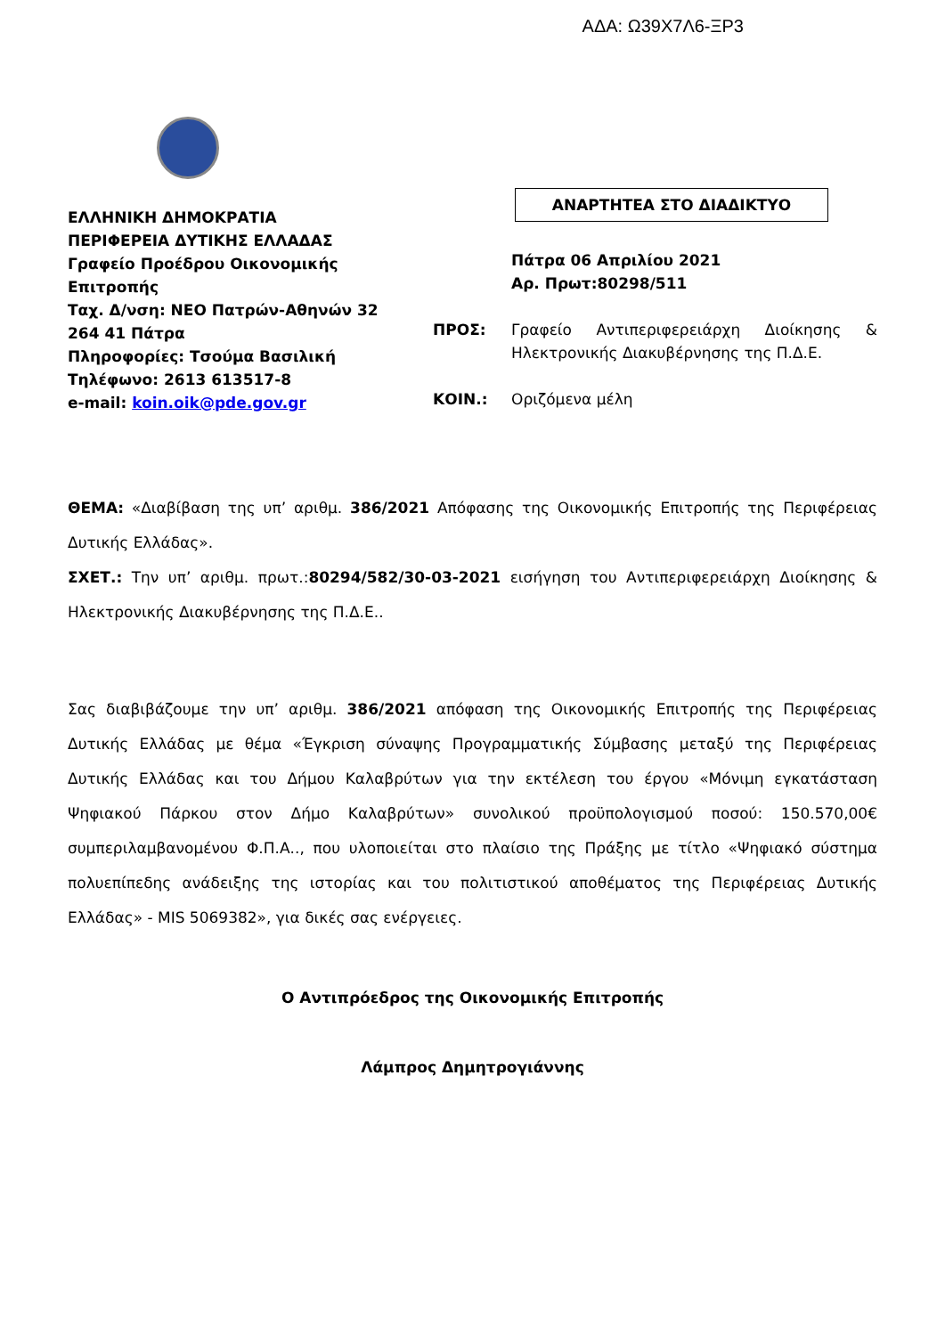ΑΔΑ: Ω39Χ7Λ6-ΞΡ3
ΕΛΛΗΝΙΚΗ ΔΗΜΟΚΡΑΤΙΑ
ΠΕΡΙΦΕΡΕΙΑ ΔΥΤΙΚΗΣ ΕΛΛΑΔΑΣ
Γραφείο Προέδρου Οικονομικής Επιτροπής
Ταχ. Δ/νση: ΝΕΟ Πατρών-Αθηνών 32
264 41 Πάτρα
Πληροφορίες: Τσούμα Βασιλική
Τηλέφωνο: 2613 613517-8
e-mail: koin.oik@pde.gov.gr
ΑΝΑΡΤΗΤΕΑ ΣΤΟ ΔΙΑΔΙΚΤΥΟ
Πάτρα 06 Απριλίου 2021
Αρ. Πρωτ:80298/511
ΠΡΟΣ: Γραφείο Αντιπεριφερειάρχη Διοίκησης & Ηλεκτρονικής Διακυβέρνησης της Π.Δ.Ε.
ΚΟΙΝ.: Οριζόμενα μέλη
ΘΕΜΑ: «Διαβίβαση της υπ’ αριθμ. 386/2021 Απόφασης της Οικονομικής Επιτροπής της Περιφέρειας Δυτικής Ελλάδας».
ΣΧΕΤ.: Την υπ’ αριθμ. πρωτ.:80294/582/30-03-2021 εισήγηση του Αντιπεριφερειάρχη Διοίκησης & Ηλεκτρονικής Διακυβέρνησης της Π.Δ.Ε..
Σας διαβιβάζουμε την υπ’ αριθμ. 386/2021 απόφαση της Οικονομικής Επιτροπής της Περιφέρειας Δυτικής Ελλάδας με θέμα «Έγκριση σύναψης Προγραμματικής Σύμβασης μεταξύ της Περιφέρειας Δυτικής Ελλάδας και του Δήμου Καλαβρύτων για την εκτέλεση του έργου «Μόνιμη εγκατάσταση Ψηφιακού Πάρκου στον Δήμο Καλαβρύτων» συνολικού προϋπολογισμού ποσού: 150.570,00€ συμπεριλαμβανομένου Φ.Π.Α.., που υλοποιείται στο πλαίσιο της Πράξης με τίτλο «Ψηφιακό σύστημα πολυεπίπεδης ανάδειξης της ιστορίας και του πολιτιστικού αποθέματος της Περιφέρειας Δυτικής Ελλάδας» - MIS 5069382», για δικές σας ενέργειες.
Ο Αντιπρόεδρος της Οικονομικής Επιτροπής
Λάμπρος Δημητρογιάννης